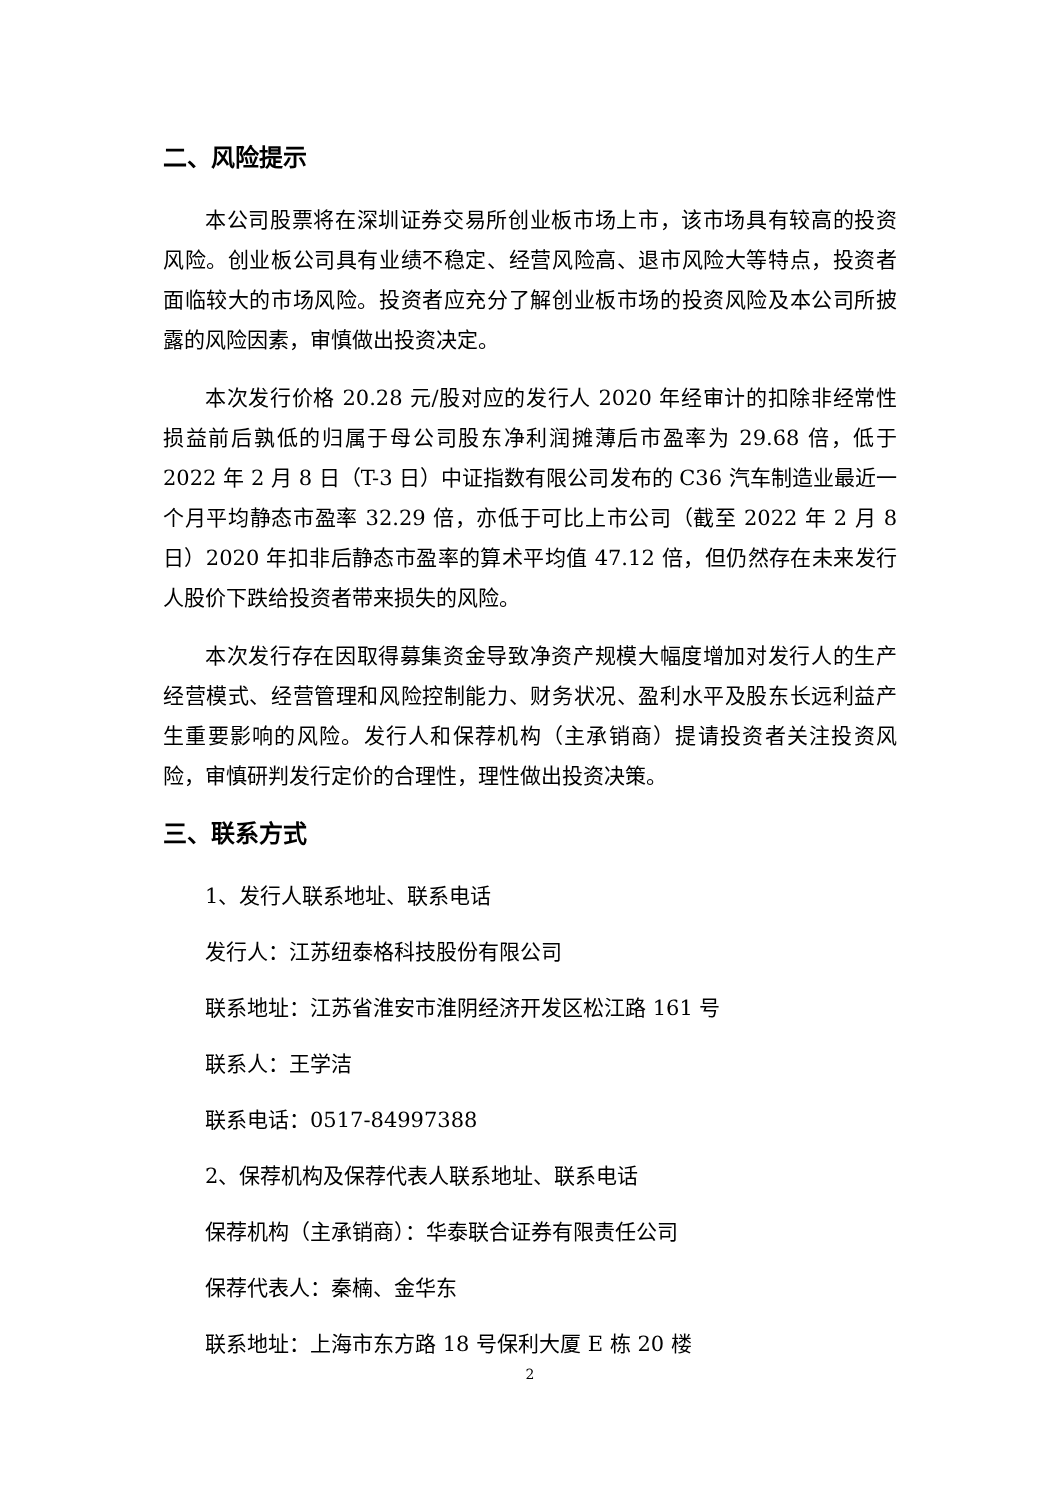二、风险提示
本公司股票将在深圳证券交易所创业板市场上市，该市场具有较高的投资风险。创业板公司具有业绩不稳定、经营风险高、退市风险大等特点，投资者面临较大的市场风险。投资者应充分了解创业板市场的投资风险及本公司所披露的风险因素，审慎做出投资决定。
本次发行价格 20.28 元/股对应的发行人 2020 年经审计的扣除非经常性损益前后孰低的归属于母公司股东净利润摊薄后市盈率为 29.68 倍，低于 2022 年 2 月 8 日（T-3 日）中证指数有限公司发布的 C36 汽车制造业最近一个月平均静态市盈率 32.29 倍，亦低于可比上市公司（截至 2022 年 2 月 8 日）2020 年扣非后静态市盈率的算术平均值 47.12 倍，但仍然存在未来发行人股价下跌给投资者带来损失的风险。
本次发行存在因取得募集资金导致净资产规模大幅度增加对发行人的生产经营模式、经营管理和风险控制能力、财务状况、盈利水平及股东长远利益产生重要影响的风险。发行人和保荐机构（主承销商）提请投资者关注投资风险，审慎研判发行定价的合理性，理性做出投资决策。
三、联系方式
1、发行人联系地址、联系电话
发行人：江苏纽泰格科技股份有限公司
联系地址：江苏省淮安市淮阴经济开发区松江路 161 号
联系人：王学洁
联系电话：0517-84997388
2、保荐机构及保荐代表人联系地址、联系电话
保荐机构（主承销商）：华泰联合证券有限责任公司
保荐代表人：秦楠、金华东
联系地址：上海市东方路 18 号保利大厦 E 栋 20 楼
2